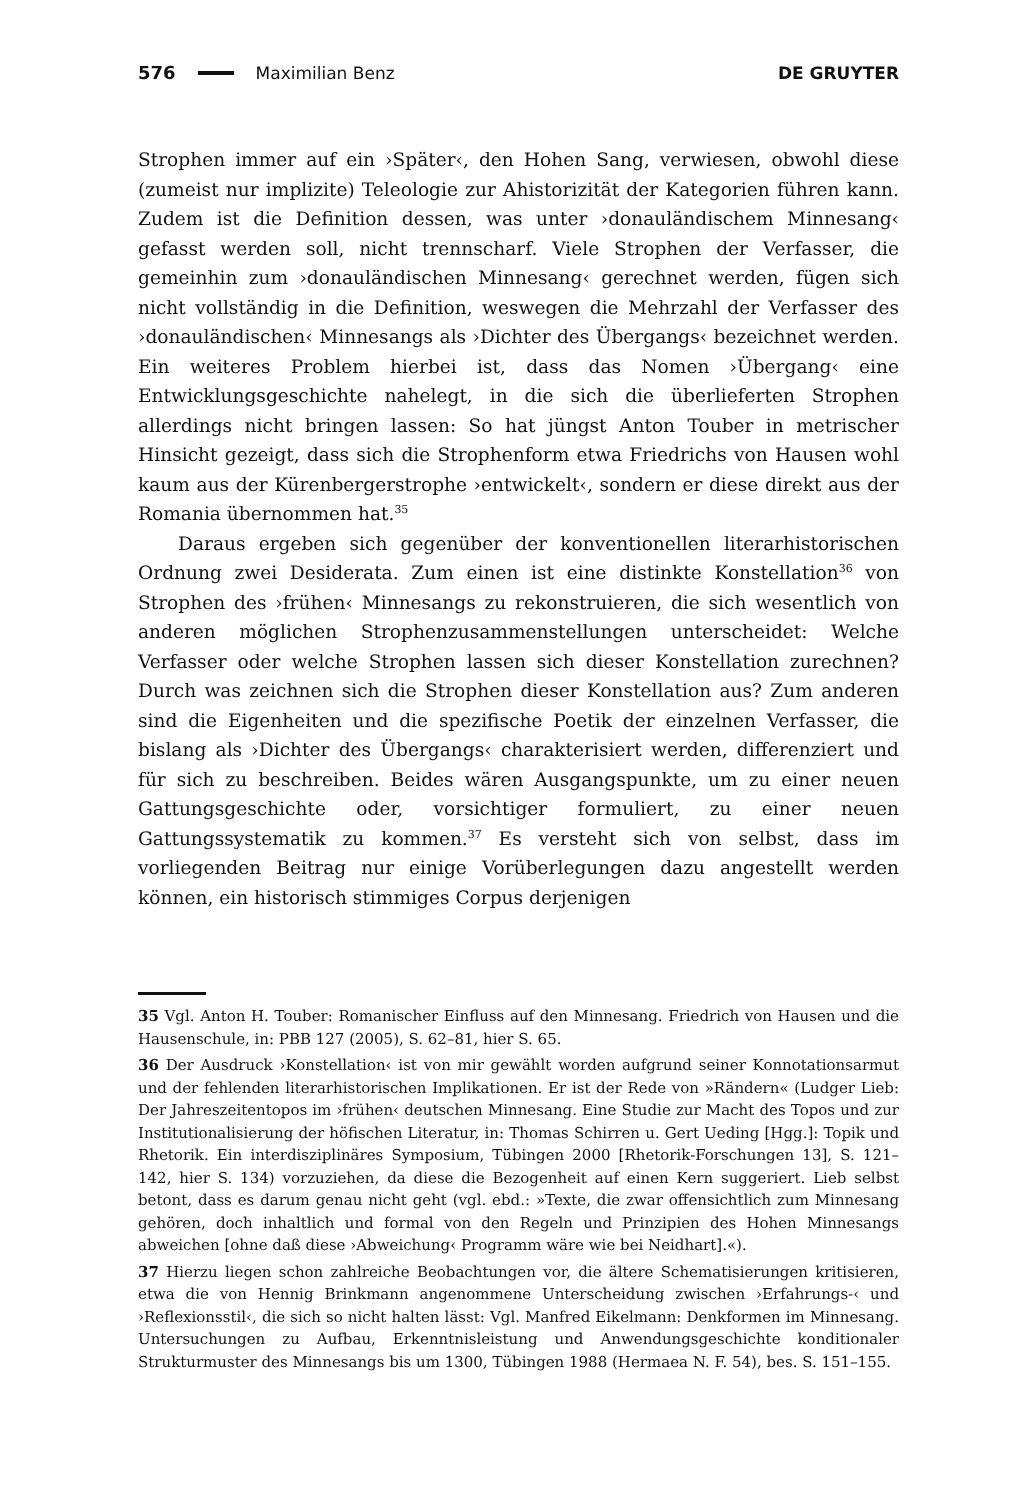576 Maximilian Benz DE GRUYTER
Strophen immer auf ein ›Später‹, den Hohen Sang, verwiesen, obwohl diese (zumeist nur implizite) Teleologie zur Ahistorizität der Kategorien führen kann. Zudem ist die Definition dessen, was unter ›donauländischem Minnesang‹ gefasst werden soll, nicht trennscharf. Viele Strophen der Verfasser, die gemeinhin zum ›donauländischen Minnesang‹ gerechnet werden, fügen sich nicht vollständig in die Definition, weswegen die Mehrzahl der Verfasser des ›donauländischen‹ Minnesangs als ›Dichter des Übergangs‹ bezeichnet werden. Ein weiteres Problem hierbei ist, dass das Nomen ›Übergang‹ eine Entwicklungsgeschichte nahelegt, in die sich die überlieferten Strophen allerdings nicht bringen lassen: So hat jüngst Anton Touber in metrischer Hinsicht gezeigt, dass sich die Strophenform etwa Friedrichs von Hausen wohl kaum aus der Kürenbergerstrophe ›entwickelt‹, sondern er diese direkt aus der Romania übernommen hat.<sup>35</sup>
Daraus ergeben sich gegenüber der konventionellen literarhistorischen Ordnung zwei Desiderata. Zum einen ist eine distinkte Konstellation<sup>36</sup> von Strophen des ›frühen‹ Minnesangs zu rekonstruieren, die sich wesentlich von anderen möglichen Strophenzusammenstellungen unterscheidet: Welche Verfasser oder welche Strophen lassen sich dieser Konstellation zurechnen? Durch was zeichnen sich die Strophen dieser Konstellation aus? Zum anderen sind die Eigenheiten und die spezifische Poetik der einzelnen Verfasser, die bislang als ›Dichter des Übergangs‹ charakterisiert werden, differenziert und für sich zu beschreiben. Beides wären Ausgangspunkte, um zu einer neuen Gattungsgeschichte oder, vorsichtiger formuliert, zu einer neuen Gattungssystematik zu kommen.<sup>37</sup> Es versteht sich von selbst, dass im vorliegenden Beitrag nur einige Vorüberlegungen dazu angestellt werden können, ein historisch stimmiges Corpus derjenigen
35 Vgl. Anton H. Touber: Romanischer Einfluss auf den Minnesang. Friedrich von Hausen und die Hausenschule, in: PBB 127 (2005), S. 62–81, hier S. 65.
36 Der Ausdruck ›Konstellation‹ ist von mir gewählt worden aufgrund seiner Konnotationsarmut und der fehlenden literarhistorischen Implikationen. Er ist der Rede von »Rändern« (Ludger Lieb: Der Jahreszeitentopos im ›frühen‹ deutschen Minnesang. Eine Studie zur Macht des Topos und zur Institutionalisierung der höfischen Literatur, in: Thomas Schirren u. Gert Ueding [Hgg.]: Topik und Rhetorik. Ein interdisziplinäres Symposium, Tübingen 2000 [Rhetorik-Forschungen 13], S. 121–142, hier S. 134) vorzuziehen, da diese die Bezogenheit auf einen Kern suggeriert. Lieb selbst betont, dass es darum genau nicht geht (vgl. ebd.: »Texte, die zwar offensichtlich zum Minnesang gehören, doch inhaltlich und formal von den Regeln und Prinzipien des Hohen Minnesangs abweichen [ohne daß diese ›Abweichung‹ Programm wäre wie bei Neidhart].«).
37 Hierzu liegen schon zahlreiche Beobachtungen vor, die ältere Schematisierungen kritisieren, etwa die von Hennig Brinkmann angenommene Unterscheidung zwischen ›Erfahrungs-‹ und ›Reflexionsstil‹, die sich so nicht halten lässt: Vgl. Manfred Eikelmann: Denkformen im Minnesang. Untersuchungen zu Aufbau, Erkenntnisleistung und Anwendungsgeschichte konditionaler Strukturmuster des Minnesangs bis um 1300, Tübingen 1988 (Hermaea N. F. 54), bes. S. 151–155.